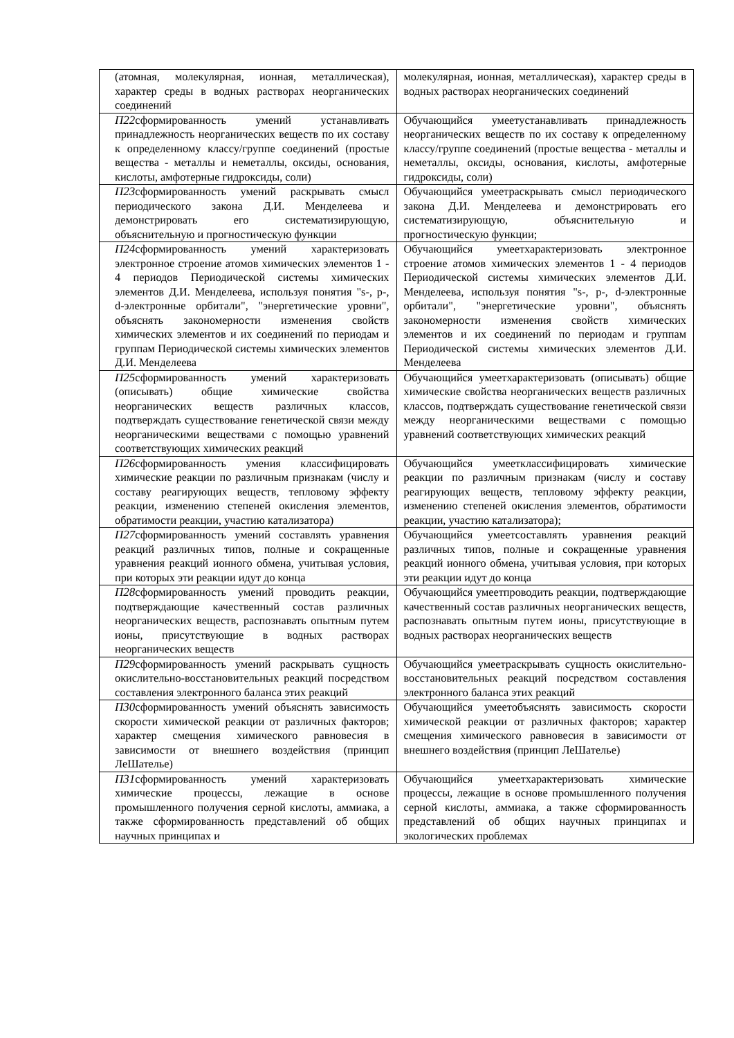| (атомная, молекулярная, ионная, металлическая), характер среды в водных растворах неорганических соединений | молекулярная, ионная, металлическая), характер среды в водных растворах неорганических соединений |
| П22 сформированность умений устанавливать принадлежность неорганических веществ по их составу к определенному классу/группе соединений (простые вещества - металлы и неметаллы, оксиды, основания, кислоты, амфотерные гидроксиды, соли) | Обучающийся умеетустанавливать принадлежность неорганических веществ по их составу к определенному классу/группе соединений (простые вещества - металлы и неметаллы, оксиды, основания, кислоты, амфотерные гидроксиды, соли) |
| П23 сформированность умений раскрывать смысл периодического закона Д.И. Менделеева и демонстрировать его систематизирующую, объяснительную и прогностическую функции | Обучающийся умеетраскрывать смысл периодического закона Д.И. Менделеева и демонстрировать его систематизирующую, объяснительную и прогностическую функции; |
| П24 сформированность умений характеризовать электронное строение атомов химических элементов 1 - 4 периодов Периодической системы химических элементов Д.И. Менделеева, используя понятия "s-, p-, d-электронные орбитали", "энергетические уровни", объяснять закономерности изменения свойств химических элементов и их соединений по периодам и группам Периодической системы химических элементов Д.И. Менделеева | Обучающийся умеетхарактеризовать электронное строение атомов химических элементов 1 - 4 периодов Периодической системы химических элементов Д.И. Менделеева, используя понятия "s-, p-, d-электронные орбитали", "энергетические уровни", объяснять закономерности изменения свойств химических элементов и их соединений по периодам и группам Периодической системы химических элементов Д.И. Менделеева |
| П25 сформированность умений характеризовать (описывать) общие химические свойства неорганических веществ различных классов, подтверждать существование генетической связи между неорганическими веществами с помощью уравнений соответствующих химических реакций | Обучающийся умеетхарактеризовать (описывать) общие химические свойства неорганических веществ различных классов, подтверждать существование генетической связи между неорганическими веществами с помощью уравнений соответствующих химических реакций |
| П26 сформированность умения классифицировать химические реакции по различным признакам (числу и составу реагирующих веществ, тепловому эффекту реакции, изменению степеней окисления элементов, обратимости реакции, участию катализатора) | Обучающийся умеетклассифицировать химические реакции по различным признакам (числу и составу реагирующих веществ, тепловому эффекту реакции, изменению степеней окисления элементов, обратимости реакции, участию катализатора); |
| П27 сформированность умений составлять уравнения реакций различных типов, полные и сокращенные уравнения реакций ионного обмена, учитывая условия, при которых эти реакции идут до конца | Обучающийся умеетсоставлять уравнения реакций различных типов, полные и сокращенные уравнения реакций ионного обмена, учитывая условия, при которых эти реакции идут до конца |
| П28 сформированность умений проводить реакции, подтверждающие качественный состав различных неорганических веществ, распознавать опытным путем ионы, присутствующие в водных растворах неорганических веществ | Обучающийся умеетпроводить реакции, подтверждающие качественный состав различных неорганических веществ, распознавать опытным путем ионы, присутствующие в водных растворах неорганических веществ |
| П29 сформированность умений раскрывать сущность окислительно-восстановительных реакций посредством составления электронного баланса этих реакций | Обучающийся умеетраскрывать сущность окислительно-восстановительных реакций посредством составления электронного баланса этих реакций |
| П30 сформированность умений объяснять зависимость скорости химической реакции от различных факторов; характер смещения химического равновесия в зависимости от внешнего воздействия (принцип ЛеШателье) | Обучающийся умеетобъяснять зависимость скорости химической реакции от различных факторов; характер смещения химического равновесия в зависимости от внешнего воздействия (принцип ЛеШателье) |
| П31 сформированность умений характеризовать химические процессы, лежащие в основе промышленного получения серной кислоты, аммиака, а также сформированность представлений об общих научных принципах и | Обучающийся умеетхарактеризовать химические процессы, лежащие в основе промышленного получения серной кислоты, аммиака, а также сформированность представлений об общих научных принципах и экологических проблемах |